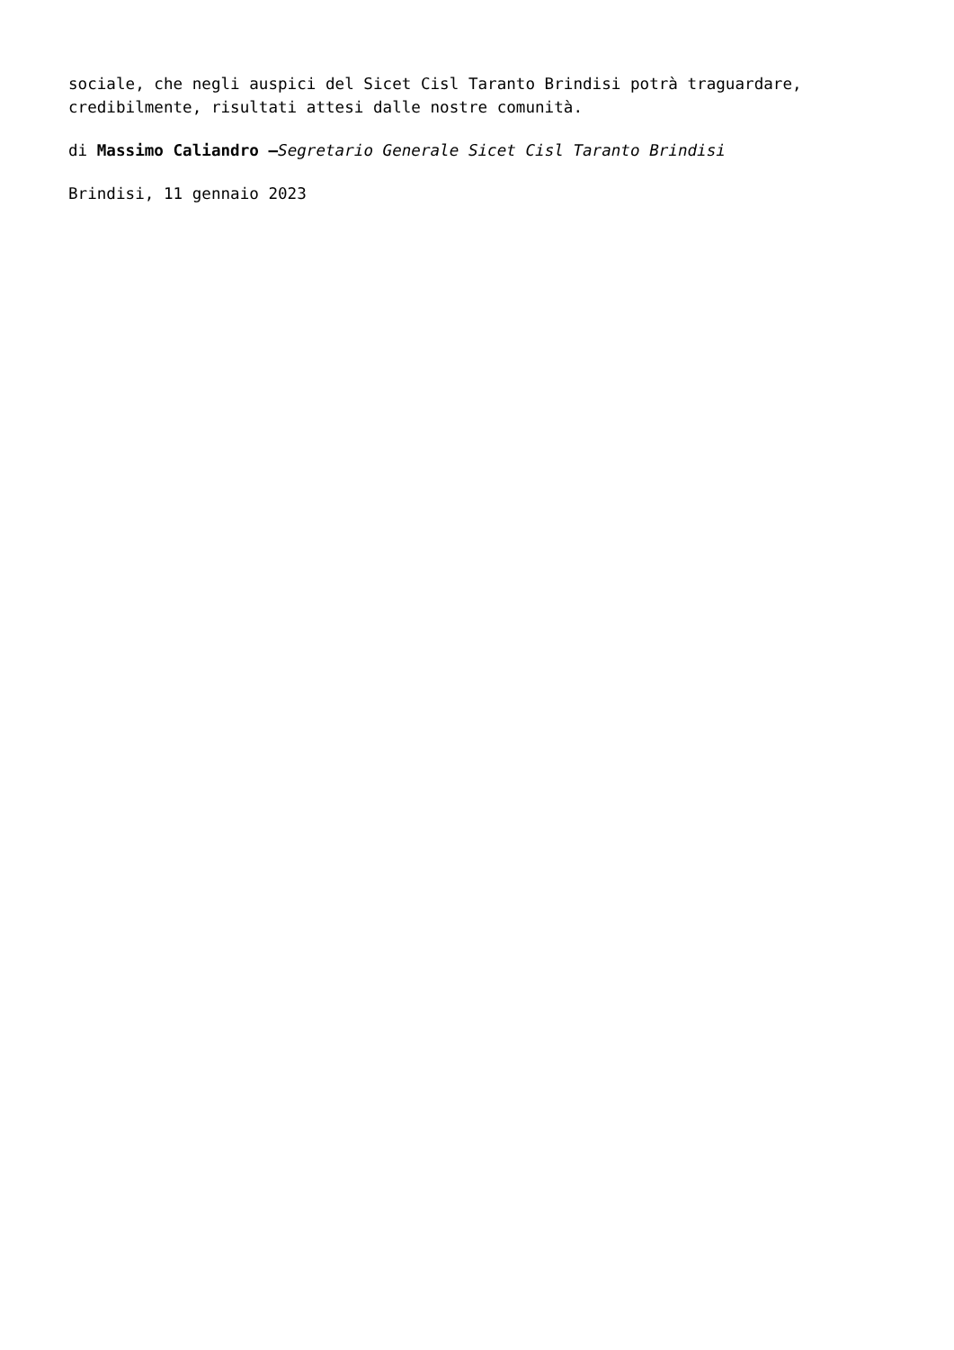sociale, che negli auspici del Sicet Cisl Taranto Brindisi potrà traguardare, credibilmente, risultati attesi dalle nostre comunità.
di Massimo Caliandro –Segretario Generale Sicet Cisl Taranto Brindisi
Brindisi, 11 gennaio 2023